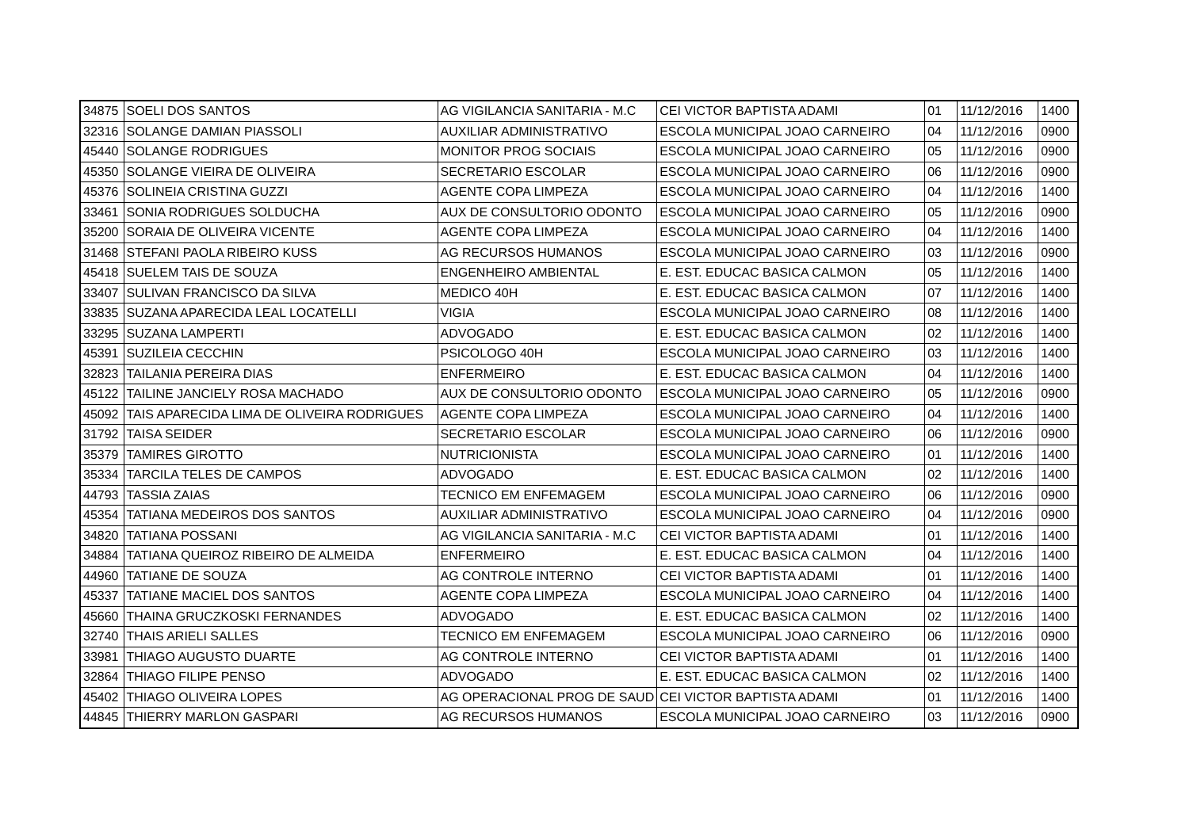| 34875 | SOELI DOS SANTOS | AG VIGILANCIA SANITARIA - M.C | CEI VICTOR BAPTISTA ADAMI | 01 | 11/12/2016 | 1400 |
| 32316 | SOLANGE DAMIAN PIASSOLI | AUXILIAR ADMINISTRATIVO | ESCOLA MUNICIPAL JOAO CARNEIRO | 04 | 11/12/2016 | 0900 |
| 45440 | SOLANGE RODRIGUES | MONITOR PROG SOCIAIS | ESCOLA MUNICIPAL JOAO CARNEIRO | 05 | 11/12/2016 | 0900 |
| 45350 | SOLANGE VIEIRA DE OLIVEIRA | SECRETARIO ESCOLAR | ESCOLA MUNICIPAL JOAO CARNEIRO | 06 | 11/12/2016 | 0900 |
| 45376 | SOLINEIA CRISTINA GUZZI | AGENTE COPA LIMPEZA | ESCOLA MUNICIPAL JOAO CARNEIRO | 04 | 11/12/2016 | 1400 |
| 33461 | SONIA RODRIGUES SOLDUCHA | AUX DE CONSULTORIO ODONTO | ESCOLA MUNICIPAL JOAO CARNEIRO | 05 | 11/12/2016 | 0900 |
| 35200 | SORAIA DE OLIVEIRA VICENTE | AGENTE COPA LIMPEZA | ESCOLA MUNICIPAL JOAO CARNEIRO | 04 | 11/12/2016 | 1400 |
| 31468 | STEFANI PAOLA RIBEIRO KUSS | AG RECURSOS HUMANOS | ESCOLA MUNICIPAL JOAO CARNEIRO | 03 | 11/12/2016 | 0900 |
| 45418 | SUELEM TAIS DE SOUZA | ENGENHEIRO AMBIENTAL | E. EST. EDUCAC BASICA CALMON | 05 | 11/12/2016 | 1400 |
| 33407 | SULIVAN FRANCISCO DA SILVA | MEDICO 40H | E. EST. EDUCAC BASICA CALMON | 07 | 11/12/2016 | 1400 |
| 33835 | SUZANA APARECIDA LEAL LOCATELLI | VIGIA | ESCOLA MUNICIPAL JOAO CARNEIRO | 08 | 11/12/2016 | 1400 |
| 33295 | SUZANA LAMPERTI | ADVOGADO | E. EST. EDUCAC BASICA CALMON | 02 | 11/12/2016 | 1400 |
| 45391 | SUZILEIA CECCHIN | PSICOLOGO 40H | ESCOLA MUNICIPAL JOAO CARNEIRO | 03 | 11/12/2016 | 1400 |
| 32823 | TAILANIA PEREIRA DIAS | ENFERMEIRO | E. EST. EDUCAC BASICA CALMON | 04 | 11/12/2016 | 1400 |
| 45122 | TAILINE JANCIELY ROSA MACHADO | AUX DE CONSULTORIO ODONTO | ESCOLA MUNICIPAL JOAO CARNEIRO | 05 | 11/12/2016 | 0900 |
| 45092 | TAIS APARECIDA LIMA DE OLIVEIRA RODRIGUES | AGENTE COPA LIMPEZA | ESCOLA MUNICIPAL JOAO CARNEIRO | 04 | 11/12/2016 | 1400 |
| 31792 | TAISA SEIDER | SECRETARIO ESCOLAR | ESCOLA MUNICIPAL JOAO CARNEIRO | 06 | 11/12/2016 | 0900 |
| 35379 | TAMIRES GIROTTO | NUTRICIONISTA | ESCOLA MUNICIPAL JOAO CARNEIRO | 01 | 11/12/2016 | 1400 |
| 35334 | TARCILA TELES DE CAMPOS | ADVOGADO | E. EST. EDUCAC BASICA CALMON | 02 | 11/12/2016 | 1400 |
| 44793 | TASSIA ZAIAS | TECNICO EM ENFEMAGEM | ESCOLA MUNICIPAL JOAO CARNEIRO | 06 | 11/12/2016 | 0900 |
| 45354 | TATIANA MEDEIROS DOS SANTOS | AUXILIAR ADMINISTRATIVO | ESCOLA MUNICIPAL JOAO CARNEIRO | 04 | 11/12/2016 | 0900 |
| 34820 | TATIANA POSSANI | AG VIGILANCIA SANITARIA - M.C | CEI VICTOR BAPTISTA ADAMI | 01 | 11/12/2016 | 1400 |
| 34884 | TATIANA QUEIROZ RIBEIRO DE ALMEIDA | ENFERMEIRO | E. EST. EDUCAC BASICA CALMON | 04 | 11/12/2016 | 1400 |
| 44960 | TATIANE DE SOUZA | AG CONTROLE INTERNO | CEI VICTOR BAPTISTA ADAMI | 01 | 11/12/2016 | 1400 |
| 45337 | TATIANE MACIEL DOS SANTOS | AGENTE COPA LIMPEZA | ESCOLA MUNICIPAL JOAO CARNEIRO | 04 | 11/12/2016 | 1400 |
| 45660 | THAINA GRUCZKOSKI FERNANDES | ADVOGADO | E. EST. EDUCAC BASICA CALMON | 02 | 11/12/2016 | 1400 |
| 32740 | THAIS ARIELI SALLES | TECNICO EM ENFEMAGEM | ESCOLA MUNICIPAL JOAO CARNEIRO | 06 | 11/12/2016 | 0900 |
| 33981 | THIAGO AUGUSTO DUARTE | AG CONTROLE INTERNO | CEI VICTOR BAPTISTA ADAMI | 01 | 11/12/2016 | 1400 |
| 32864 | THIAGO FILIPE PENSO | ADVOGADO | E. EST. EDUCAC BASICA CALMON | 02 | 11/12/2016 | 1400 |
| 45402 | THIAGO OLIVEIRA LOPES | AG OPERACIONAL PROG DE SAUD | CEI VICTOR BAPTISTA ADAMI | 01 | 11/12/2016 | 1400 |
| 44845 | THIERRY MARLON GASPARI | AG RECURSOS HUMANOS | ESCOLA MUNICIPAL JOAO CARNEIRO | 03 | 11/12/2016 | 0900 |